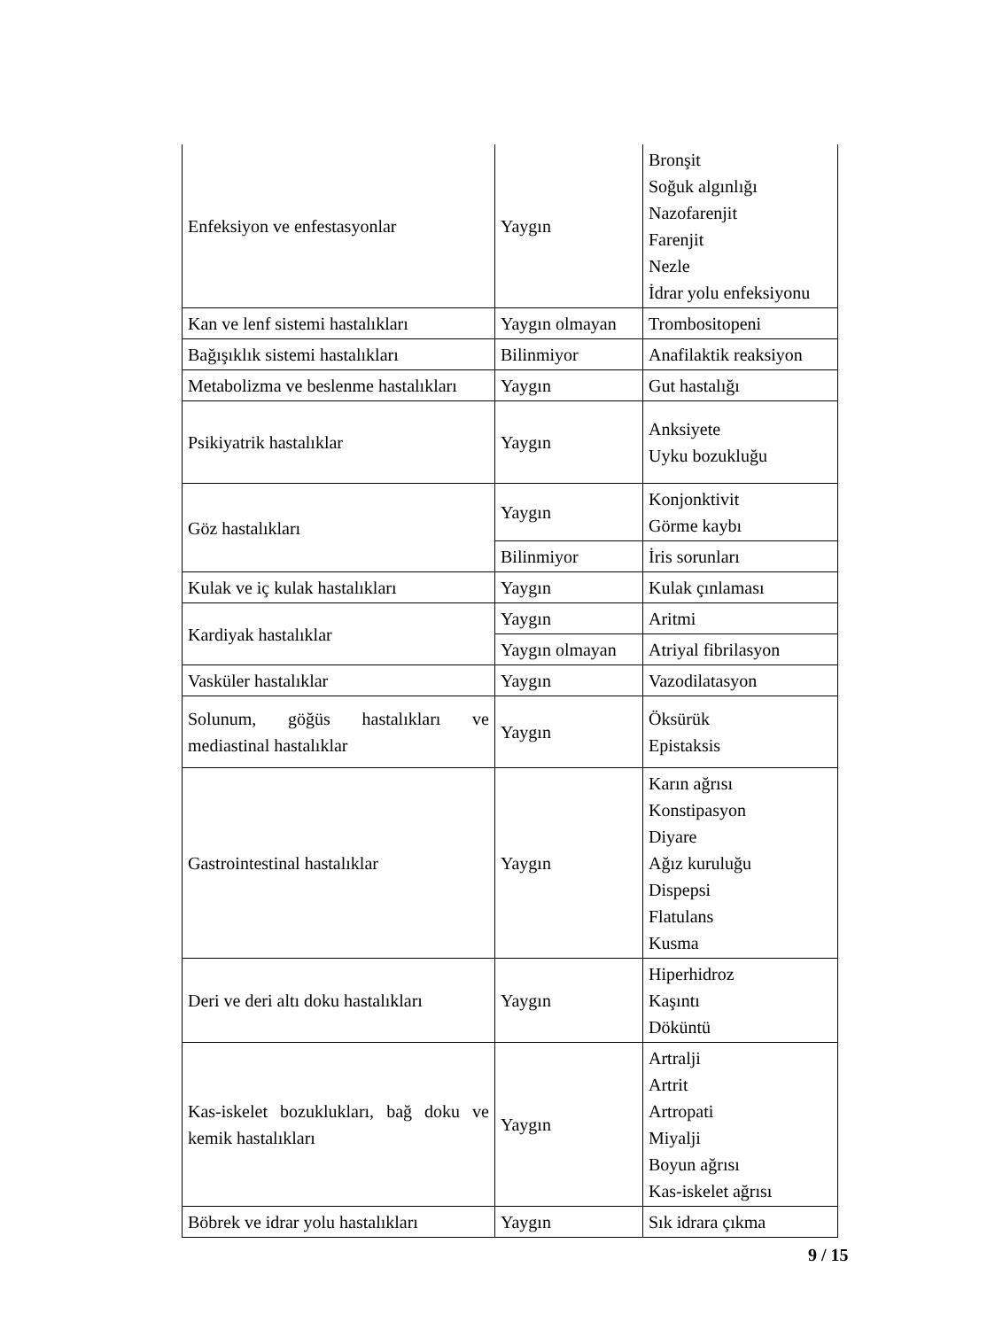| Enfeksiyon ve enfestasyonlar | Yaygın | Bronşit Soğuk algınlığı Nazofarenjit Farenjit Nezle İdrar yolu enfeksiyonu |
| Kan ve lenf sistemi hastalıkları | Yaygın olmayan | Trombositopeni |
| Bağışıklık sistemi hastalıkları | Bilinmiyor | Anafilaktik reaksiyon |
| Metabolizma ve beslenme hastalıkları | Yaygın | Gut hastalığı |
| Psikiyatrik hastalıklar | Yaygın | Anksiyete Uyku bozukluğu |
| Göz hastalıkları | Yaygın | Konjonktivit Görme kaybı |
| | Bilinmiyor | İris sorunları |
| Kulak ve iç kulak hastalıkları | Yaygın | Kulak çınlaması |
| Kardiyak hastalıklar | Yaygın | Aritmi |
| | Yaygın olmayan | Atriyal fibrilasyon |
| Vasküler hastalıklar | Yaygın | Vazodilatasyon |
| Solunum, göğüs hastalıkları ve mediastinal hastalıklar | Yaygın | Öksürük Epistaksis |
| Gastrointestinal hastalıklar | Yaygın | Karın ağrısı Konstipasyon Diyare Ağız kuruluğu Dispepsi Flatulans Kusma |
| Deri ve deri altı doku hastalıkları | Yaygın | Hiperhidroz Kaşıntı Döküntü |
| Kas-iskelet bozuklukları, bağ doku ve kemik hastalıkları | Yaygın | Artralji Artrit Artropati Miyalji Boyun ağrısı Kas-iskelet ağrısı |
| Böbrek ve idrar yolu hastalıkları | Yaygın | Sık idrara çıkma |
9 / 15